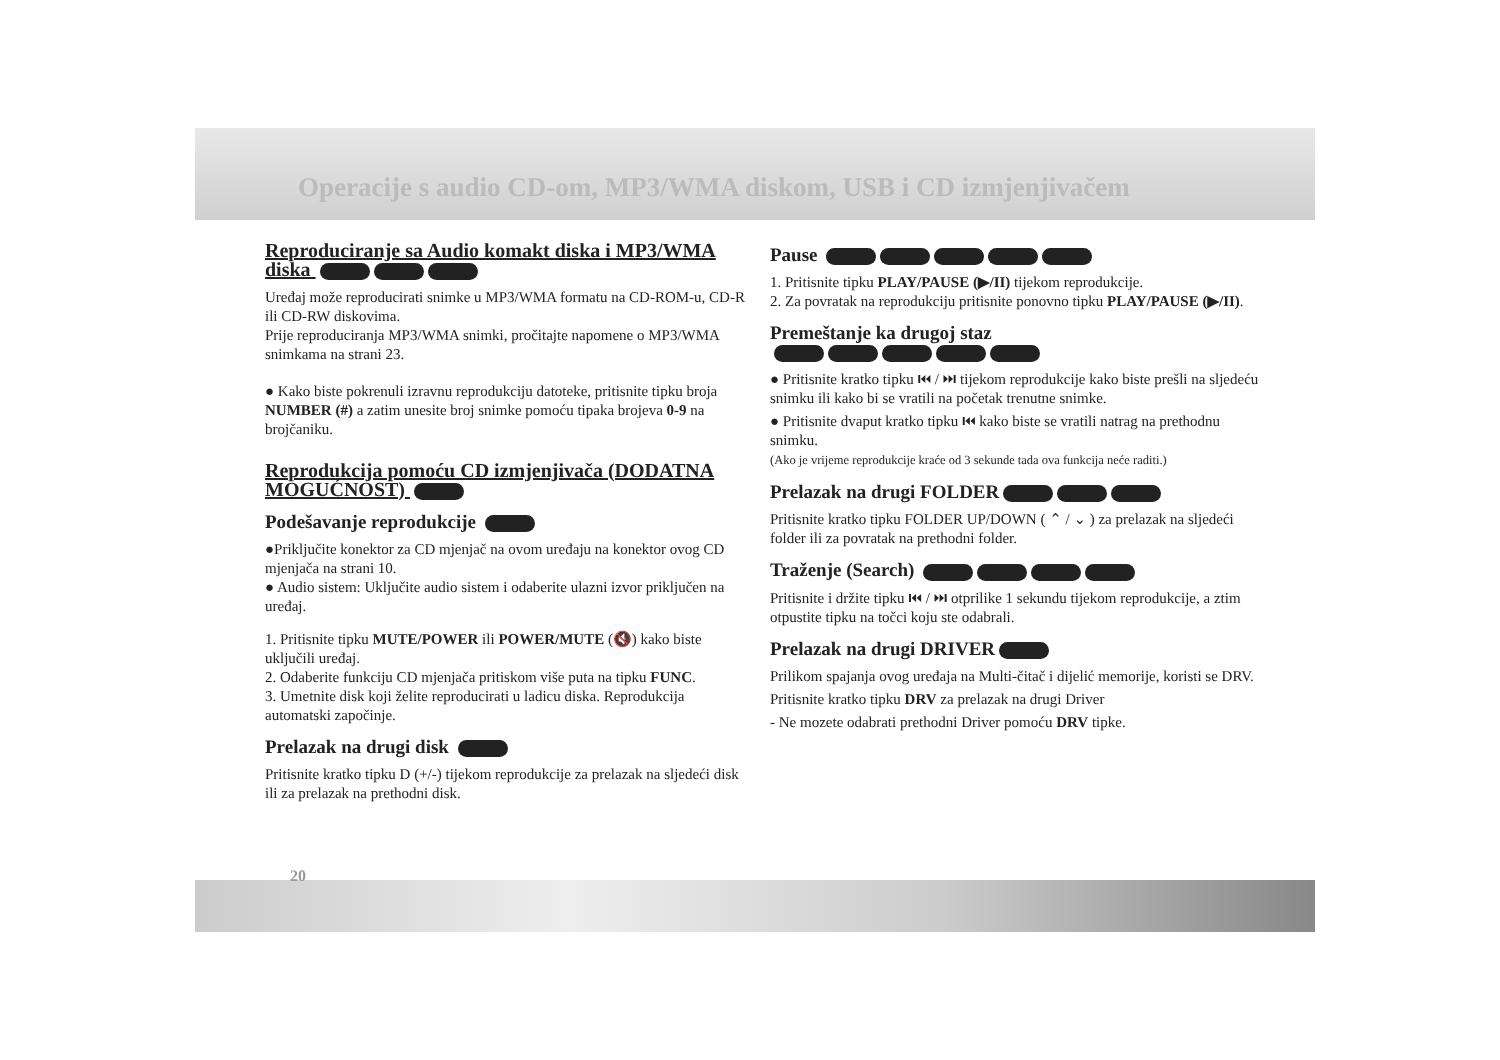Operacije s audio CD-om, MP3/WMA diskom, USB i CD izmjenjivačem
Reproduciranje sa Audio komakt diska i MP3/WMA diska
Uređaj može reproducirati snimke u MP3/WMA formatu na CD-ROM-u, CD-R ili CD-RW diskovima.
Prije reproduciranja MP3/WMA snimki, pročitajte napomene o MP3/WMA snimkama na strani 23.
● Kako biste pokrenuli izravnu reprodukciju datoteke, pritisnite tipku broja NUMBER (#) a zatim unesite broj snimke pomoću tipaka brojeva 0-9 na brojčaniku.
Reprodukcija pomoću CD izmjenjivača (DODATNA MOGUĆNOST)
Podešavanje reprodukcije
●Priključite konektor za CD mjenjač na ovom uređaju na konektor ovog CD mjenjača na strani 10.
● Audio sistem: Uključite audio sistem i odaberite ulazni izvor priključen na uređaj.
1. Pritisnite tipku MUTE/POWER ili POWER/MUTE (🔇) kako biste uključili uređaj.
2. Odaberite funkciju CD mjenjača pritiskom više puta na tipku FUNC.
3. Umetnite disk koji želite reproducirati u ladicu diska. Reprodukcija automatski započinje.
Prelazak na drugi disk
Pritisnite kratko tipku D (+/-) tijekom reprodukcije za prelazak na sljedeći disk ili za prelazak na prethodni disk.
Pause
1. Pritisnite tipku PLAY/PAUSE (▶/II) tijekom reprodukcije.
2. Za povratak na reprodukciju pritisnite ponovno tipku PLAY/PAUSE (▶/II).
Premeštanje ka drugoj staz
● Pritisnite kratko tipku ⏮ / ⏭ tijekom reprodukcije kako biste prešli na sljedeću snimku ili kako bi se vratili na početak trenutne snimke.
● Pritisnite dvaput kratko tipku ⏮ kako biste se vratili natrag na prethodnu snimku.
(Ako je vrijeme reprodukcije kraće od 3 sekunde tada ova funkcija neće raditi.)
Prelazak na drugi FOLDER
Pritisnite kratko tipku FOLDER UP/DOWN ( ⌃ / ⌄ ) za prelazak na sljedeći folder ili za povratak na prethodni folder.
Traženje (Search)
Pritisnite i držite tipku ⏮ / ⏭ otprilike 1 sekundu tijekom reprodukcije, a ztim otpustite tipku na točci koju ste odabrali.
Prelazak na drugi DRIVER
Prilikom spajanja ovog uređaja na Multi-čitač i dijelić memorije, koristi se DRV.
Pritisnite kratko tipku DRV za prelazak na drugi Driver
- Ne mozete odabrati prethodni Driver pomoću DRV tipke.
20